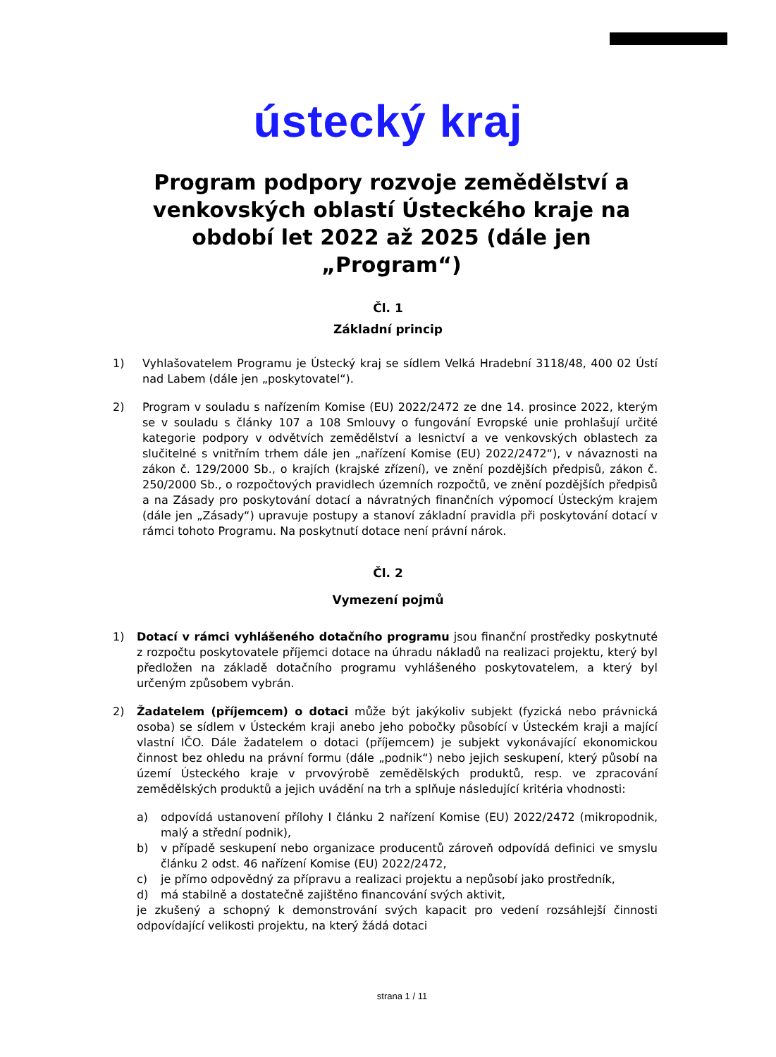ústecký kraj
Program podpory rozvoje zemědělství a venkovských oblastí Ústeckého kraje na období let 2022 až 2025 (dále jen „Program“)
Čl. 1
Základní princip
1) Vyhlašovatelem Programu je Ústecký kraj se sídlem Velká Hradební 3118/48, 400 02 Ústí nad Labem (dále jen „poskytovatel“).
2) Program v souladu s nařízením Komise (EU) 2022/2472 ze dne 14. prosince 2022, kterým se v souladu s články 107 a 108 Smlouvy o fungování Evropské unie prohlašují určité kategorie podpory v odvětvích zemědělství a lesnictví a ve venkovských oblastech za slučitelné s vnitřním trhem dále jen „nařízení Komise (EU) 2022/2472“), v návaznosti na zákon č. 129/2000 Sb., o krajích (krajské zřízení), ve znění pozdějších předpisů, zákon č. 250/2000 Sb., o rozpočtových pravidlech územních rozpočtů, ve znění pozdějších předpisů a na Zásady pro poskytování dotací a návratných finančních výpomocí Ústeckým krajem (dále jen „Zásady“) upravuje postupy a stanoví základní pravidla při poskytování dotací v rámci tohoto Programu. Na poskytnutí dotace není právní nárok.
Čl. 2
Vymezení pojmů
1) Dotací v rámci vyhlášeného dotačního programu jsou finanční prostředky poskytnuté z rozpočtu poskytovatele příjemci dotace na úhradu nákladů na realizaci projektu, který byl předložen na základě dotačního programu vyhlášeného poskytovatelem, a který byl určeným způsobem vybrán.
2) Žadatelem (příjemcem) o dotaci může být jakýkoliv subjekt (fyzická nebo právnická osoba) se sídlem v Ústeckém kraji anebo jeho pobočky působící v Ústeckém kraji a mající vlastní IČO. Dále žadatelem o dotaci (příjemcem) je subjekt vykonávající ekonomickou činnost bez ohledu na právní formu (dále „podnik“) nebo jejich seskupení, který působí na území Ústeckého kraje v prvovýrobě zemědělských produktů, resp. ve zpracování zemědělských produktů a jejich uvádění na trh a splňuje následující kritéria vhodnosti:
a) odpovídá ustanovení přílohy I článku 2 nařízení Komise (EU) 2022/2472 (mikropodnik, malý a střední podnik),
b) v případě seskupení nebo organizace producentů zároveň odpovídá definici ve smyslu článku 2 odst. 46 nařízení Komise (EU) 2022/2472,
c) je přímo odpovědný za přípravu a realizaci projektu a nepůsobí jako prostředník,
d) má stabilně a dostatečně zajištěno financování svých aktivit,
je zkušený a schopný k demonstrování svých kapacit pro vedení rozsáhlejší činnosti odpovídající velikosti projektu, na který žádá dotaci
strana 1 / 11